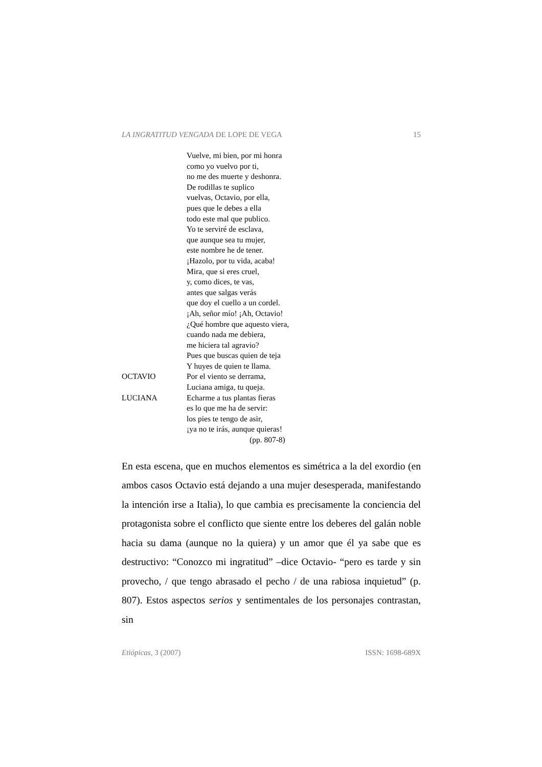LA INGRATITUD VENGADA DE LOPE DE VEGA 15
Vuelve, mi bien, por mi honra
como yo vuelvo por ti,
no me des muerte y deshonra.
De rodillas te suplico
vuelvas, Octavio, por ella,
pues que le debes a ella
todo este mal que publico.
Yo te serviré de esclava,
que aunque sea tu mujer,
este nombre he de tener.
¡Hazolo, por tu vida, acaba!
Mira, que si eres cruel,
y, como dices, te vas,
antes que salgas verás
que doy el cuello a un cordel.
¡Ah, señor mío! ¡Ah, Octavio!
¿Qué hombre que aquesto viera,
cuando nada me debiera,
me hiciera tal agravio?
Pues que buscas quien de teja
Y huyes de quien te llama.
OCTAVIO Por el viento se derrama,
Luciana amiga, tu queja.
LUCIANA Echarme a tus plantas fieras
es lo que me ha de servir:
los pies te tengo de asir,
¡ya no te irás, aunque quieras!
(pp. 807-8)
En esta escena, que en muchos elementos es simétrica a la del exordio (en ambos casos Octavio está dejando a una mujer desesperada, manifestando la intención irse a Italia), lo que cambia es precisamente la conciencia del protagonista sobre el conflicto que siente entre los deberes del galán noble hacia su dama (aunque no la quiera) y un amor que él ya sabe que es destructivo: “Conozco mi ingratitud” –dice Octavio- “pero es tarde y sin provecho, / que tengo abrasado el pecho / de una rabiosa inquietud” (p. 807). Estos aspectos serios y sentimentales de los personajes contrastan, sin
Etiópicas, 3 (2007) ISSN: 1698-689X